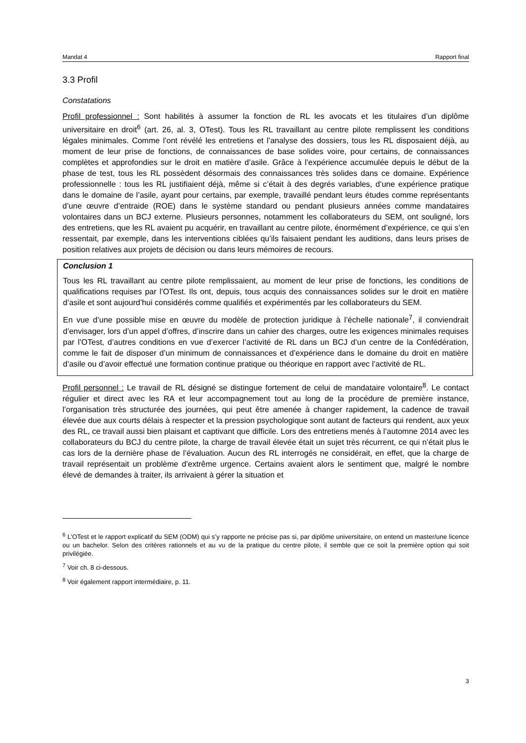Mandat 4 Rapport final
3.3 Profil
Constatations
Profil professionnel : Sont habilités à assumer la fonction de RL les avocats et les titulaires d’un diplôme universitaire en droit<sup>6</sup> (art. 26, al. 3, OTest). Tous les RL travaillant au centre pilote remplissent les conditions légales minimales. Comme l’ont révélé les entretiens et l’analyse des dossiers, tous les RL disposaient déjà, au moment de leur prise de fonctions, de connaissances de base solides voire, pour certains, de connaissances complètes et approfondies sur le droit en matière d’asile. Grâce à l’expérience accumulée depuis le début de la phase de test, tous les RL possèdent désormais des connaissances très solides dans ce domaine. Expérience professionnelle : tous les RL justifiaient déjà, même si c’était à des degrés variables, d’une expérience pratique dans le domaine de l’asile, ayant pour certains, par exemple, travaillé pendant leurs études comme représentants d’une œuvre d’entraide (ROE) dans le système standard ou pendant plusieurs années comme mandataires volontaires dans un BCJ externe. Plusieurs personnes, notamment les collaborateurs du SEM, ont souligné, lors des entretiens, que les RL avaient pu acquérir, en travaillant au centre pilote, énormément d’expérience, ce qui s’en ressentait, par exemple, dans les interventions ciblées qu’ils faisaient pendant les auditions, dans leurs prises de position relatives aux projets de décision ou dans leurs mémoires de recours.
Conclusion 1
Tous les RL travaillant au centre pilote remplissaient, au moment de leur prise de fonctions, les conditions de qualifications requises par l’OTest. Ils ont, depuis, tous acquis des connaissances solides sur le droit en matière d’asile et sont aujourd’hui considérés comme qualifiés et expérimentés par les collaborateurs du SEM.
En vue d’une possible mise en œuvre du modèle de protection juridique à l’échelle nationale<sup>7</sup>, il conviendrait d’envisager, lors d’un appel d’offres, d’inscrire dans un cahier des charges, outre les exigences minimales requises par l’OTest, d’autres conditions en vue d’exercer l’activité de RL dans un BCJ d’un centre de la Confédération, comme le fait de disposer d’un minimum de connaissances et d’expérience dans le domaine du droit en matière d’asile ou d’avoir effectué une formation continue pratique ou théorique en rapport avec l’activité de RL.
Profil personnel : Le travail de RL désigné se distingue fortement de celui de mandataire volontaire<sup>8</sup>. Le contact régulier et direct avec les RA et leur accompagnement tout au long de la procédure de première instance, l’organisation très structurée des journées, qui peut être amenée à changer rapidement, la cadence de travail élevée due aux courts délais à respecter et la pression psychologique sont autant de facteurs qui rendent, aux yeux des RL, ce travail aussi bien plaisant et captivant que difficile. Lors des entretiens menés à l’automne 2014 avec les collaborateurs du BCJ du centre pilote, la charge de travail élevée était un sujet très récurrent, ce qui n’était plus le cas lors de la dernière phase de l’évaluation. Aucun des RL interrogés ne considérait, en effet, que la charge de travail représentait un problème d’extrême urgence. Certains avaient alors le sentiment que, malgré le nombre élevé de demandes à traiter, ils arrivaient à gérer la situation et
<sup>6</sup> L’OTest et le rapport explicatif du SEM (ODM) qui s’y rapporte ne précise pas si, par diplôme universitaire, on entend un master/une licence ou un bachelor. Selon des critères rationnels et au vu de la pratique du centre pilote, il semble que ce soit la première option qui soit privilégiée.
<sup>7</sup> Voir ch. 8 ci-dessous.
<sup>8</sup> Voir également rapport intermédiaire, p. 11.
3